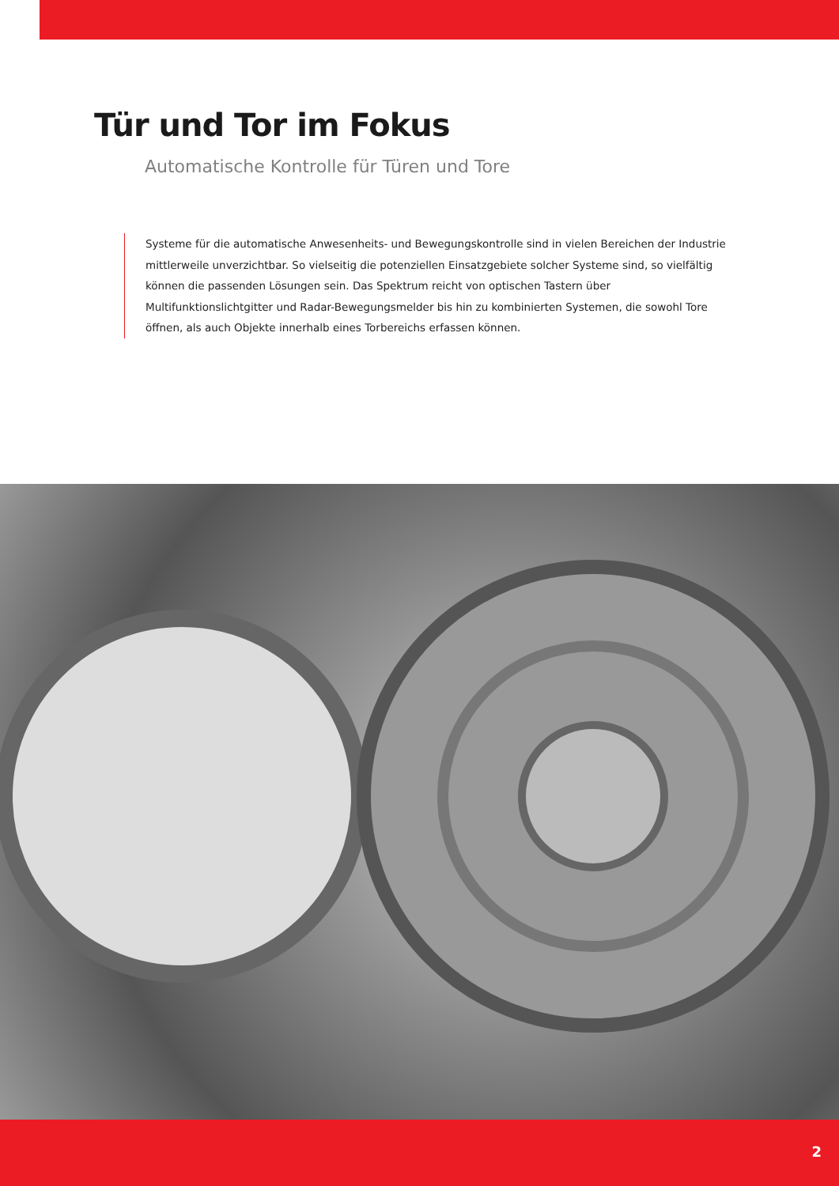Tür und Tor im Fokus
Automatische Kontrolle für Türen und Tore
Systeme für die automatische Anwesenheits- und Bewegungskontrolle sind in vielen Bereichen der Industrie mittlerweile unverzichtbar. So vielseitig die potenziellen Einsatzgebiete solcher Systeme sind, so vielfältig können die passenden Lösungen sein. Das Spektrum reicht von optischen Tastern über Multifunktionslichtgitter und Radar-Bewegungsmelder bis hin zu kombinierten Systemen, die sowohl Tore öffnen, als auch Objekte innerhalb eines Torbereichs erfassen können.
2